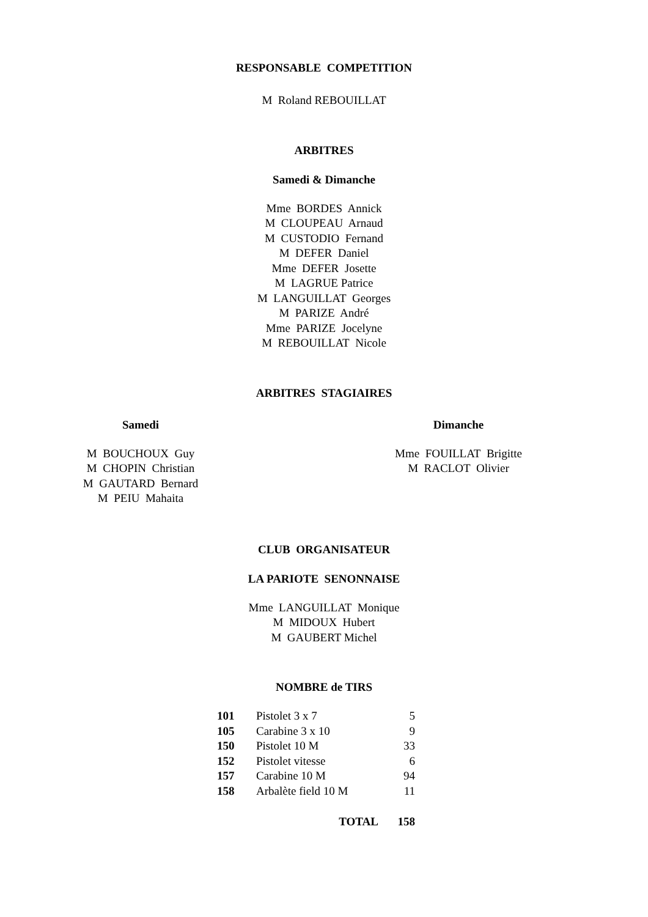RESPONSABLE COMPETITION
M Roland REBOUILLAT
ARBITRES
Samedi & Dimanche
Mme BORDES Annick
M CLOUPEAU Arnaud
M CUSTODIO Fernand
M DEFER Daniel
Mme DEFER Josette
M LAGRUE Patrice
M LANGUILLAT Georges
M PARIZE André
Mme PARIZE Jocelyne
M REBOUILLAT Nicole
ARBITRES STAGIAIRES
Samedi
M BOUCHOUX Guy
M CHOPIN Christian
M GAUTARD Bernard
M PEIU Mahaita
Dimanche
Mme FOUILLAT Brigitte
M RACLOT Olivier
CLUB ORGANISATEUR
LA PARIOTE SENONNAISE
Mme LANGUILLAT Monique
M MIDOUX Hubert
M GAUBERT Michel
NOMBRE de TIRS
| 101 | Pistolet 3 x 7 | 5 |
| 105 | Carabine 3 x 10 | 9 |
| 150 | Pistolet 10 M | 33 |
| 152 | Pistolet vitesse | 6 |
| 157 | Carabine 10 M | 94 |
| 158 | Arbalète field 10 M | 11 |
| TOTAL | | 158 |